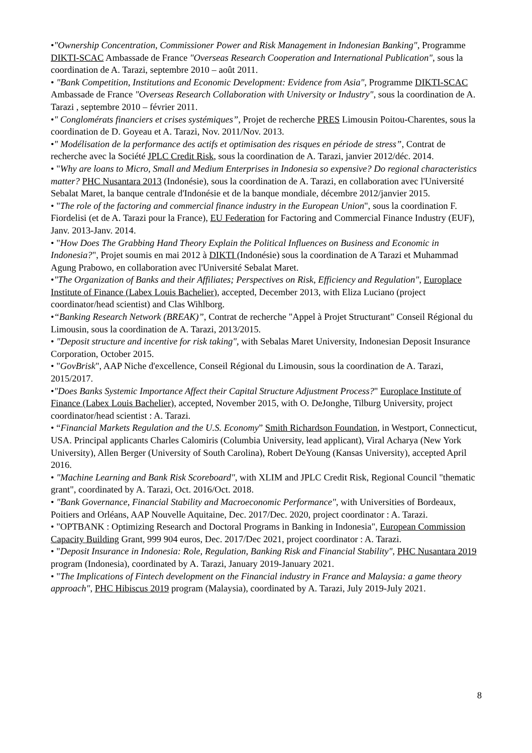•"Ownership Concentration, Commissioner Power and Risk Management in Indonesian Banking", Programme DIKTI-SCAC Ambassade de France "Overseas Research Cooperation and International Publication", sous la coordination de A. Tarazi, septembre 2010 – août 2011.
• "Bank Competition, Institutions and Economic Development: Evidence from Asia", Programme DIKTI-SCAC Ambassade de France "Overseas Research Collaboration with University or Industry", sous la coordination de A. Tarazi , septembre 2010 – février 2011.
•" Conglomérats financiers et crises systémiques”, Projet de recherche PRES Limousin Poitou-Charentes, sous la coordination de D. Goyeau et A. Tarazi, Nov. 2011/Nov. 2013.
•" Modélisation de la performance des actifs et optimisation des risques en période de stress”, Contrat de recherche avec la Société JPLC Credit Risk, sous la coordination de A. Tarazi, janvier 2012/déc. 2014.
• "Why are loans to Micro, Small and Medium Enterprises in Indonesia so expensive? Do regional characteristics matter? PHC Nusantara 2013 (Indonésie), sous la coordination de A. Tarazi, en collaboration avec l'Université Sebalat Maret, la banque centrale d'Indonésie et de la banque mondiale, décembre 2012/janvier 2015.
• "The role of the factoring and commercial finance industry in the European Union", sous la coordination F. Fiordelisi (et de A. Tarazi pour la France), EU Federation for Factoring and Commercial Finance Industry (EUF), Janv. 2013-Janv. 2014.
• "How Does The Grabbing Hand Theory Explain the Political Influences on Business and Economic in Indonesia?", Projet soumis en mai 2012 à DIKTI (Indonésie) sous la coordination de A Tarazi et Muhammad Agung Prabowo, en collaboration avec l'Université Sebalat Maret.
•"The Organization of Banks and their Affiliates; Perspectives on Risk, Efficiency and Regulation", Europlace Institute of Finance (Labex Louis Bachelier), accepted, December 2013, with Eliza Luciano (project coordinator/head scientist) and Clas Wihlborg.
•“Banking Research Network (BREAK)”, Contrat de recherche "Appel à Projet Structurant" Conseil Régional du Limousin, sous la coordination de A. Tarazi, 2013/2015.
• "Deposit structure and incentive for risk taking", with Sebalas Maret University, Indonesian Deposit Insurance Corporation, October 2015.
• "GovBrisk", AAP Niche d'excellence, Conseil Régional du Limousin, sous la coordination de A. Tarazi, 2015/2017.
•"Does Banks Systemic Importance Affect their Capital Structure Adjustment Process?" Europlace Institute of Finance (Labex Louis Bachelier), accepted, November 2015, with O. DeJonghe, Tilburg University, project coordinator/head scientist : A. Tarazi.
• “Financial Markets Regulation and the U.S. Economy” Smith Richardson Foundation, in Westport, Connecticut, USA. Principal applicants Charles Calomiris (Columbia University, lead applicant), Viral Acharya (New York University), Allen Berger (University of South Carolina), Robert DeYoung (Kansas University), accepted April 2016.
• "Machine Learning and Bank Risk Scoreboard", with XLIM and JPLC Credit Risk, Regional Council "thematic grant", coordinated by A. Tarazi, Oct. 2016/Oct. 2018.
• "Bank Governance, Financial Stability and Macroeconomic Performance", with Universities of Bordeaux, Poitiers and Orléans, AAP Nouvelle Aquitaine, Dec. 2017/Dec. 2020, project coordinator : A. Tarazi.
• "OPTBANK : Optimizing Research and Doctoral Programs in Banking in Indonesia", European Commission Capacity Building Grant, 999 904 euros, Dec. 2017/Dec 2021, project coordinator : A. Tarazi.
• "Deposit Insurance in Indonesia: Role, Regulation, Banking Risk and Financial Stability", PHC Nusantara 2019 program (Indonesia), coordinated by A. Tarazi, January 2019-January 2021.
• "The Implications of Fintech development on the Financial industry in France and Malaysia: a game theory approach", PHC Hibiscus 2019 program (Malaysia), coordinated by A. Tarazi, July 2019-July 2021.
8